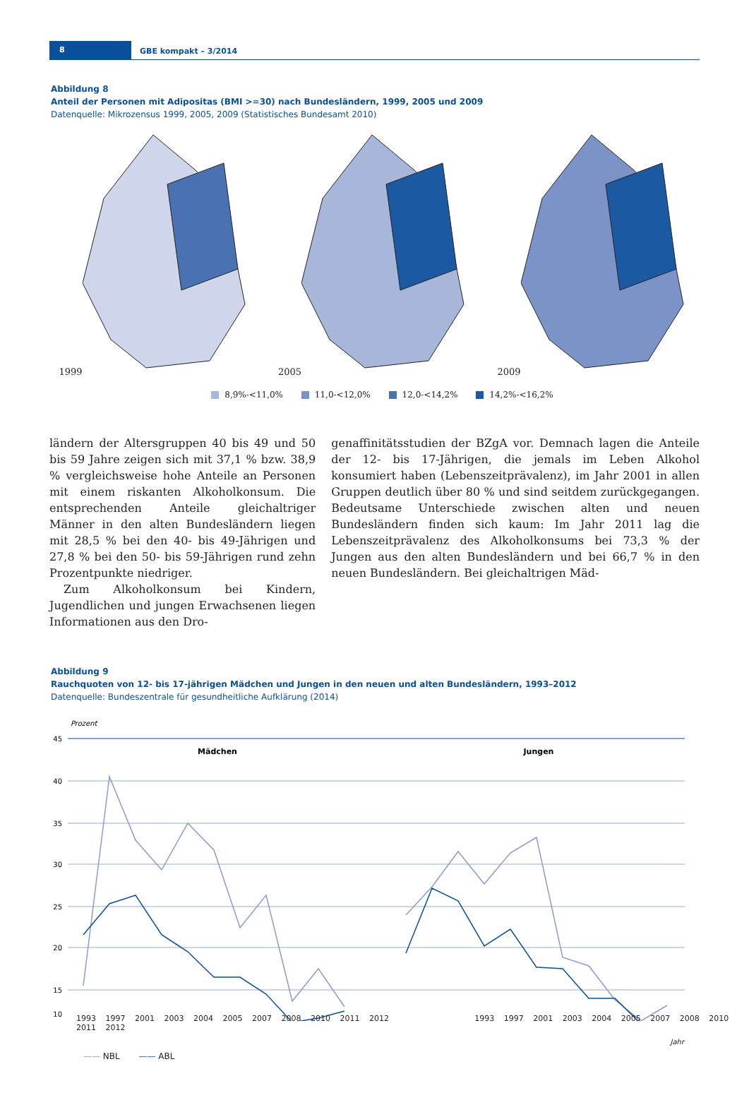8 GBE kompakt – 3/2014
Abbildung 8
Anteil der Personen mit Adipositas (BMI >=30) nach Bundesländern, 1999, 2005 und 2009
Datenquelle: Mikrozensus 1999, 2005, 2009 (Statistisches Bundesamt 2010)
1999 2005 2009
8,9%-<11,0% 11,0-<12,0% 12,0-<14,2% 14,2%-<16,2%
ländern der Altersgruppen 40 bis 49 und 50 bis 59 Jahre zeigen sich mit 37,1 % bzw. 38,9 % vergleichsweise hohe Anteile an Personen mit einem riskanten Alkoholkonsum. Die entsprechenden Anteile gleichaltriger Männer in den alten Bundesländern liegen mit 28,5 % bei den 40- bis 49-Jährigen und 27,8 % bei den 50- bis 59-Jährigen rund zehn Prozentpunkte niedriger.
Zum Alkoholkonsum bei Kindern, Jugendlichen und jungen Erwachsenen liegen Informationen aus den Dro-
genaffinitätsstudien der BZgA vor. Demnach lagen die Anteile der 12- bis 17-Jährigen, die jemals im Leben Alkohol konsumiert haben (Lebenszeitprävalenz), im Jahr 2001 in allen Gruppen deutlich über 80 % und sind seitdem zurückgegangen. Bedeutsame Unterschiede zwischen alten und neuen Bundesländern finden sich kaum: Im Jahr 2011 lag die Lebenszeitprävalenz des Alkoholkonsums bei 73,3 % der Jungen aus den alten Bundesländern und bei 66,7 % in den neuen Bundesländern. Bei gleichaltrigen Mäd-
Abbildung 9
Rauchquoten von 12- bis 17-jährigen Mädchen und Jungen in den neuen und alten Bundesländern, 1993–2012
Datenquelle: Bundeszentrale für gesundheitliche Aufklärung (2014)
Prozent
45
40
35
30
25
20
15
10
Mädchen
Jungen
1993 1997 2001 2003 2004 2005 2007 2008 2010 2011 2012 1993 1997 2001 2003 2004 2005 2007 2008 2010 2011 2012
Jahr
—— NBL —— ABL